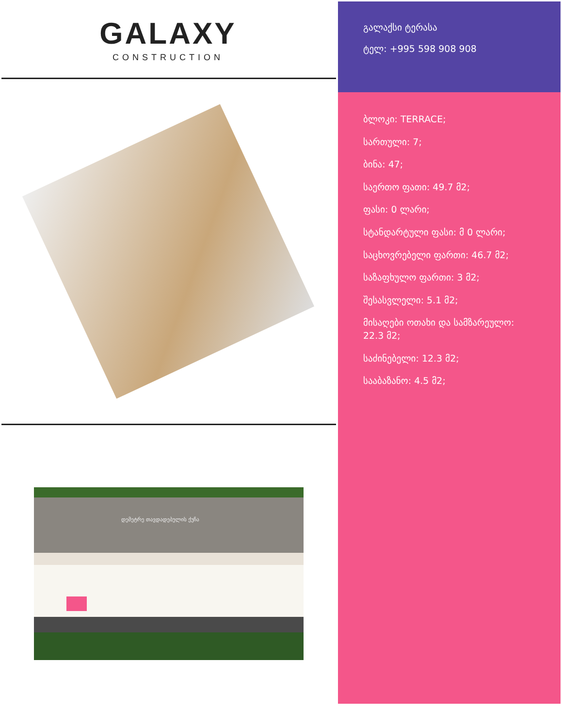GALAXY
CONSTRUCTION
დემეტრე თავდადებულის ქუჩა
გალაქსი ტერასა
ტელ: +995 598 908 908
ბლოკი: TERRACE;
სართული: 7;
ბინა: 47;
საერთო ფათი: 49.7 მ2;
ფასი: 0 ლარი;
სტანდარტული ფასი: მ 0 ლარი;
საცხოვრებელი ფართი: 46.7 მ2;
საზაფხულო ფართი: 3 მ2;
შესასვლელი: 5.1 მ2;
მისაღები ოთახი და სამზარეულო: 22.3 მ2;
საძინებელი: 12.3 მ2;
სააბაზანო: 4.5 მ2;